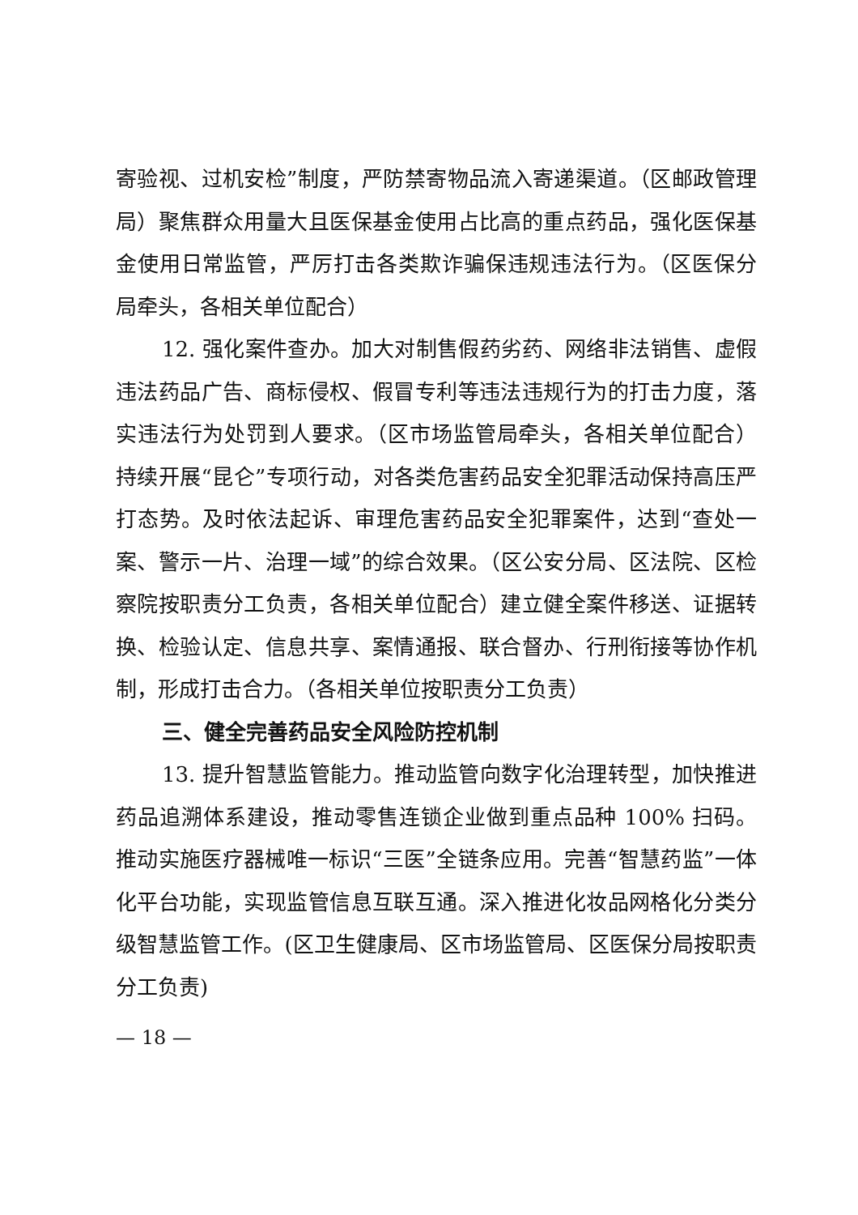寄验视、过机安检”制度，严防禁寄物品流入寄递渠道。（区邮政管理局）聚焦群众用量大且医保基金使用占比高的重点药品，强化医保基金使用日常监管，严厉打击各类欺诈骗保违规违法行为。（区医保分局牵头，各相关单位配合）
12. 强化案件查办。加大对制售假药劣药、网络非法销售、虚假违法药品广告、商标侵权、假冒专利等违法违规行为的打击力度，落实违法行为处罚到人要求。（区市场监管局牵头，各相关单位配合）持续开展“昆仑”专项行动，对各类危害药品安全犯罪活动保持高压严打态势。及时依法起诉、审理危害药品安全犯罪案件，达到“查处一案、警示一片、治理一域”的综合效果。（区公安分局、区法院、区检察院按职责分工负责，各相关单位配合）建立健全案件移送、证据转换、检验认定、信息共享、案情通报、联合督办、行刑衔接等协作机制，形成打击合力。（各相关单位按职责分工负责）
三、健全完善药品安全风险防控机制
13. 提升智慧监管能力。推动监管向数字化治理转型，加快推进药品追溯体系建设，推动零售连锁企业做到重点品种 100% 扫码。推动实施医疗器械唯一标识“三医”全链条应用。完善“智慧药监”一体化平台功能，实现监管信息互联互通。深入推进化妆品网格化分类分级智慧监管工作。(区卫生健康局、区市场监管局、区医保分局按职责分工负责)
— 18 —